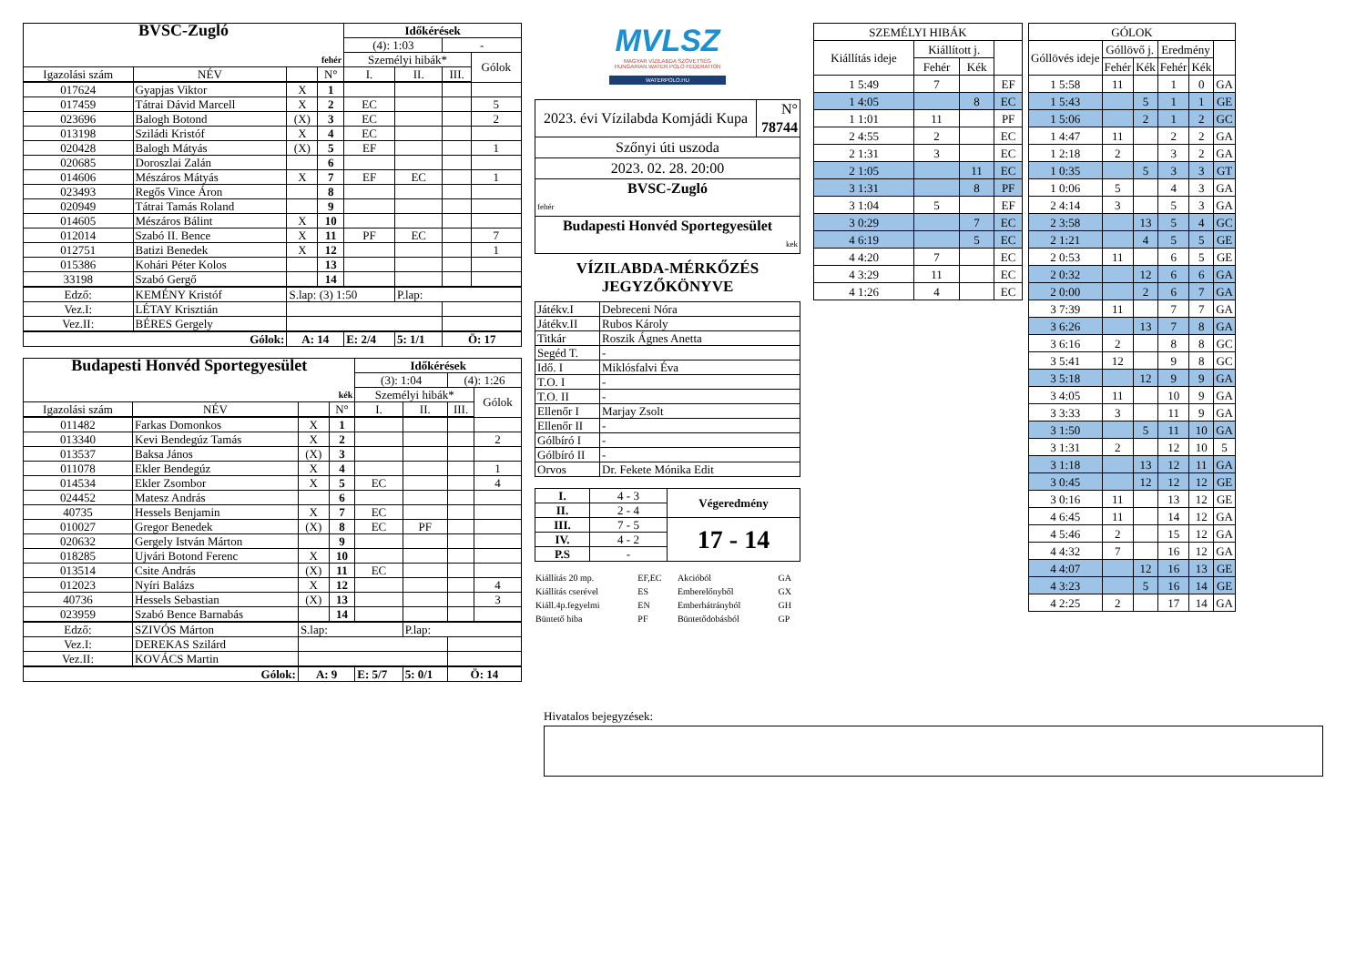| BVSC-Zugló | | | | Időkérések | | | |
| | | | | (4): 1:03 | | - | |
| fehér | | | | Személyi hibák* | | | Gólok |
| Igazolási szám | NÉV | | N° | I. | II. | III. | |
| 017624 | Gyapjas Viktor | X | 1 | | | | |
| 017459 | Tátrai Dávid Marcell | X | 2 | EC | | | 5 |
| 023696 | Balogh Botond | (X) | 3 | EC | | | 2 |
| 013198 | Sziládi Kristóf | X | 4 | EC | | | |
| 020428 | Balogh Mátyás | (X) | 5 | EF | | | 1 |
| 020685 | Doroszlai Zalán | | 6 | | | | |
| 014606 | Mészáros Mátyás | X | 7 | EF | EC | | 1 |
| 023493 | Regős Vince Áron | | 8 | | | | |
| 020949 | Tátrai Tamás Roland | | 9 | | | | |
| 014605 | Mészáros Bálint | X | 10 | | | | |
| 012014 | Szabó II. Bence | X | 11 | PF | EC | | 7 |
| 012751 | Batizi Benedek | X | 12 | | | | 1 |
| 015386 | Kohári Péter Kolos | | 13 | | | | |
| 33198 | Szabó Gergő | | 14 | | | | |
| Edző: | KEMÉNY Kristóf | S.lap: (3) 1:50 | | | P.lap: | | |
| Vez.I: | LÉTAY Krisztián | | | | | | |
| Vez.II: | BÉRES Gergely | | | | | | |
| Gólok: | | A: 14 | | E: 2/4 | 5: 1/1 | Ö: 17 | |
| Budapesti Honvéd Sportegyesület | | | | Időkérések | | | |
| | | | | (3): 1:04 | | (4): 1:26 | |
| kék | | | | Személyi hibák* | | | Gólok |
| Igazolási szám | NÉV | | N° | I. | II. | III. | |
| 011482 | Farkas Domonkos | X | 1 | | | | |
| 013340 | Kevi Bendegúz Tamás | X | 2 | | | | 2 |
| 013537 | Baksa János | (X) | 3 | | | | |
| 011078 | Ekler Bendegúz | X | 4 | | | | 1 |
| 014534 | Ekler Zsombor | X | 5 | EC | | | 4 |
| 024452 | Matesz András | | 6 | | | | |
| 40735 | Hessels Benjamin | X | 7 | EC | | | |
| 010027 | Gregor Benedek | (X) | 8 | EC | PF | | |
| 020632 | Gergely István Márton | | 9 | | | | |
| 018285 | Ujvári Botond Ferenc | X | 10 | | | | |
| 013514 | Csite András | (X) | 11 | EC | | | |
| 012023 | Nyíri Balázs | X | 12 | | | | 4 |
| 40736 | Hessels Sebastian | (X) | 13 | | | | 3 |
| 023959 | Szabó Bence Barnabás | | 14 | | | | |
| Edző: | SZIVÓS Márton | S.lap: | | | P.lap: | | |
| Vez.I: | DEREKAS Szilárd | | | | | | |
| Vez.II: | KOVÁCS Martin | | | | | | |
| Gólok: | | A: 9 | | E: 5/7 | 5: 0/1 | Ö: 14 | |
MVLSZ
MAGYAR VÍZILABDA SZÖVETSÉG
HUNGARIAN WATER POLO FEDERATION
WATERPOLO.HU
| 2023. évi Vízilabda Komjádi Kupa | N° 78744 |
| Szőnyi úti uszoda | |
| 2023. 02. 28. 20:00 | |
| BVSC-Zugló fehér | |
| Budapesti Honvéd Sportegyesület kek | |
VÍZILABDA-MÉRKŐZÉS
JEGYZŐKÖNYVE
| Játékv.I | Debreceni Nóra |
| Játékv.II | Rubos Károly |
| Titkár | Roszik Ágnes Anetta |
| Segéd T. | - |
| Idő. I | Miklósfalvi Éva |
| T.O. I | - |
| T.O. II | - |
| Ellenőr I | Marjay Zsolt |
| Ellenőr II | - |
| Gólbíró I | - |
| Gólbíró II | - |
| Orvos | Dr. Fekete Mónika Edit |
| I. | 4 - 3 | Végeredmény |
| II. | 2 - 4 | |
| III. | 7 - 5 | 17 - 14 |
| IV. | 4 - 2 | |
| P.S | - | |
| Kiállítás 20 mp. | EF,EC | Akcióból | GA |
| Kiállítás cserével | ES | Emberelőnyből | GX |
| Kiáll.4p.fegyelmi | EN | Emberhátrányból | GH |
| Büntető hiba | PF | Büntetődobásból | GP |
| SZEMÉLYI HIBÁK | | | |
| Kiállítás ideje | Kiállított j. | | |
| | Fehér | Kék | |
| 1 5:49 | 7 | | EF |
| 1 4:05 | | 8 | EC |
| 1 1:01 | 11 | | PF |
| 2 4:55 | 2 | | EC |
| 2 1:31 | 3 | | EC |
| 2 1:05 | | 11 | EC |
| 3 1:31 | | 8 | PF |
| 3 1:04 | 5 | | EF |
| 3 0:29 | | 7 | EC |
| 4 6:19 | | 5 | EC |
| 4 4:20 | 7 | | EC |
| 4 3:29 | 11 | | EC |
| 4 1:26 | 4 | | EC |
| GÓLOK | | | | | |
| Góllövés ideje | Góllövő j. | | Eredmény | | |
| | Fehér | Kék | Fehér | Kék | |
| 1 5:58 | 11 | | 1 | 0 | GA |
| 1 5:43 | | 5 | 1 | 1 | GE |
| 1 5:06 | | 2 | 1 | 2 | GC |
| 1 4:47 | 11 | | 2 | 2 | GA |
| 1 2:18 | 2 | | 3 | 2 | GA |
| 1 0:35 | | 5 | 3 | 3 | GT |
| 1 0:06 | 5 | | 4 | 3 | GA |
| 2 4:14 | 3 | | 5 | 3 | GA |
| 2 3:58 | | 13 | 5 | 4 | GC |
| 2 1:21 | | 4 | 5 | 5 | GE |
| 2 0:53 | 11 | | 6 | 5 | GE |
| 2 0:32 | | 12 | 6 | 6 | GA |
| 2 0:00 | | 2 | 6 | 7 | GA |
| 3 7:39 | 11 | | 7 | 7 | GA |
| 3 6:26 | | 13 | 7 | 8 | GA |
| 3 6:16 | 2 | | 8 | 8 | GC |
| 3 5:41 | 12 | | 9 | 8 | GC |
| 3 5:18 | | 12 | 9 | 9 | GA |
| 3 4:05 | 11 | | 10 | 9 | GA |
| 3 3:33 | 3 | | 11 | 9 | GA |
| 3 1:50 | | 5 | 11 | 10 | GA |
| 3 1:31 | 2 | | 12 | 10 | 5 |
| 3 1:18 | | 13 | 12 | 11 | GA |
| 3 0:45 | | 12 | 12 | 12 | GE |
| 3 0:16 | 11 | | 13 | 12 | GE |
| 4 6:45 | 11 | | 14 | 12 | GA |
| 4 5:46 | 2 | | 15 | 12 | GA |
| 4 4:32 | 7 | | 16 | 12 | GA |
| 4 4:07 | | 12 | 16 | 13 | GE |
| 4 3:23 | | 5 | 16 | 14 | GE |
| 4 2:25 | 2 | | 17 | 14 | GA |
Hivatalos bejegyzések: